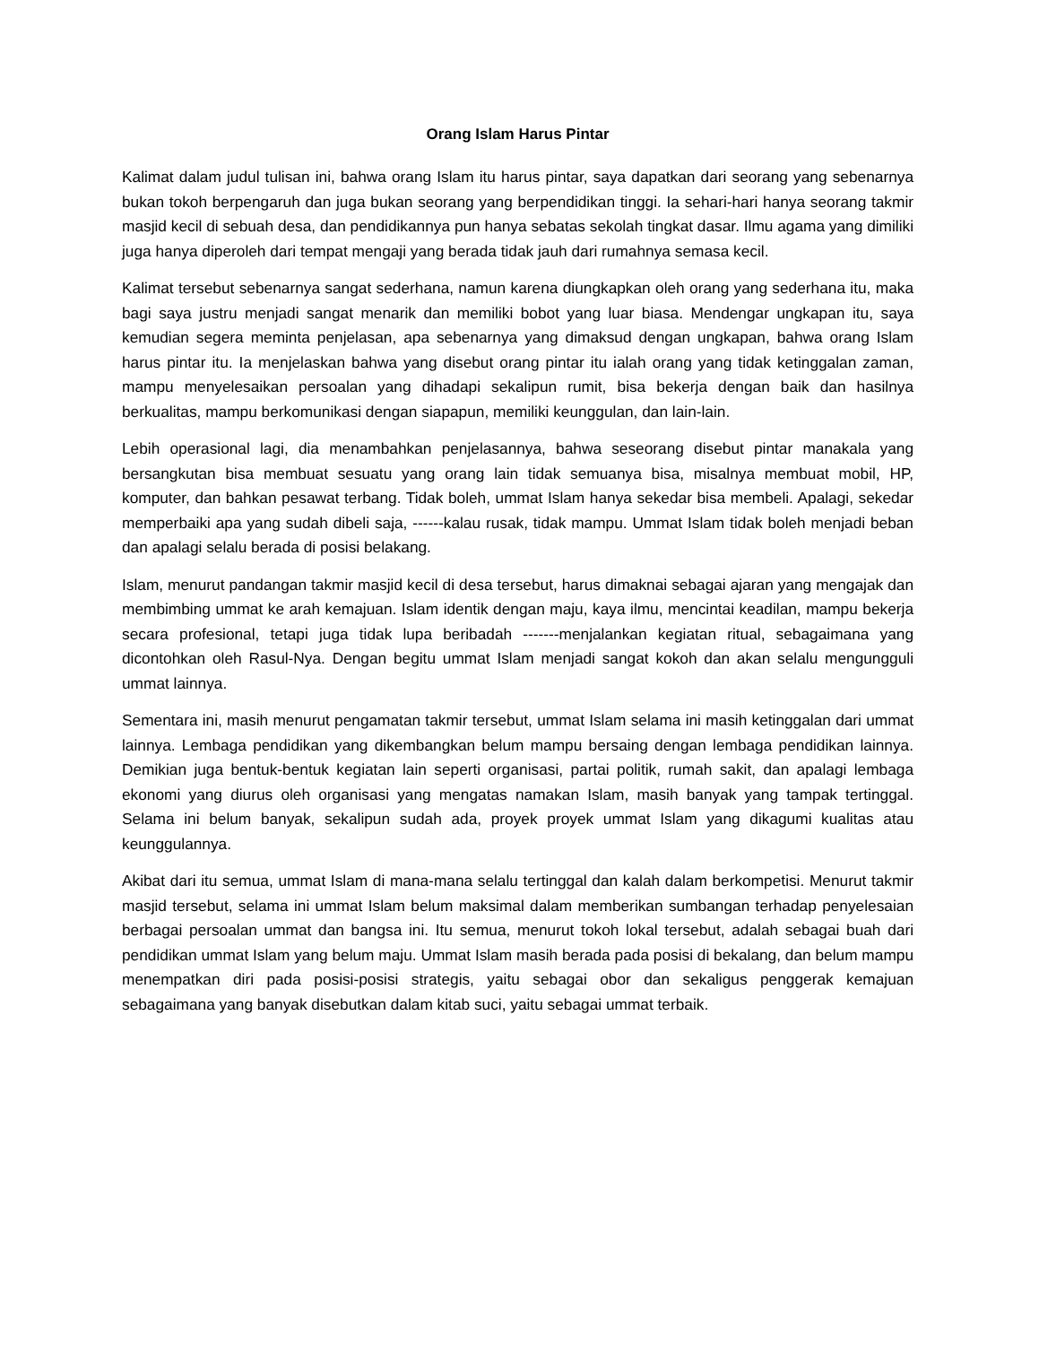Orang Islam Harus Pintar
Kalimat dalam judul tulisan ini, bahwa orang Islam itu harus pintar, saya dapatkan dari seorang yang sebenarnya bukan tokoh berpengaruh dan juga bukan seorang yang berpendidikan tinggi. Ia sehari-hari hanya seorang takmir masjid kecil di sebuah desa, dan pendidikannya pun hanya sebatas sekolah tingkat dasar. Ilmu agama yang dimiliki juga hanya diperoleh dari tempat mengaji yang berada tidak jauh dari rumahnya semasa kecil.
Kalimat tersebut sebenarnya sangat sederhana, namun karena diungkapkan oleh orang yang sederhana itu, maka bagi saya justru menjadi sangat menarik dan memiliki bobot yang luar biasa. Mendengar ungkapan itu, saya kemudian segera meminta penjelasan, apa sebenarnya yang dimaksud dengan ungkapan, bahwa orang Islam harus pintar itu. Ia menjelaskan bahwa yang disebut orang pintar itu ialah orang yang tidak ketinggalan zaman, mampu menyelesaikan persoalan yang dihadapi sekalipun rumit, bisa bekerja dengan baik dan hasilnya berkualitas, mampu berkomunikasi dengan siapapun, memiliki keunggulan, dan lain-lain.
Lebih operasional lagi, dia menambahkan penjelasannya, bahwa seseorang disebut pintar manakala yang bersangkutan bisa membuat sesuatu yang orang lain tidak semuanya bisa, misalnya membuat mobil, HP, komputer, dan bahkan pesawat terbang. Tidak boleh, ummat Islam hanya sekedar bisa membeli. Apalagi, sekedar memperbaiki apa yang sudah dibeli saja, ------kalau rusak, tidak mampu. Ummat Islam tidak boleh menjadi beban dan apalagi selalu berada di posisi belakang.
Islam, menurut pandangan takmir masjid kecil di desa tersebut, harus dimaknai sebagai ajaran yang mengajak dan membimbing ummat ke arah kemajuan. Islam identik dengan maju, kaya ilmu, mencintai keadilan, mampu bekerja secara profesional, tetapi juga tidak lupa beribadah -------menjalankan kegiatan ritual, sebagaimana yang dicontohkan oleh Rasul-Nya. Dengan begitu ummat Islam menjadi sangat kokoh dan akan selalu mengungguli ummat lainnya.
Sementara ini, masih menurut pengamatan takmir tersebut, ummat Islam selama ini masih ketinggalan dari ummat lainnya. Lembaga pendidikan yang dikembangkan belum mampu bersaing dengan lembaga pendidikan lainnya. Demikian juga bentuk-bentuk kegiatan lain seperti organisasi, partai politik, rumah sakit, dan apalagi lembaga ekonomi yang diurus oleh organisasi yang mengatas namakan Islam, masih banyak yang tampak tertinggal. Selama ini belum banyak, sekalipun sudah ada, proyek proyek ummat Islam yang dikagumi kualitas atau keunggulannya.
Akibat dari itu semua, ummat Islam di mana-mana selalu tertinggal dan kalah dalam berkompetisi. Menurut takmir masjid tersebut, selama ini ummat Islam belum maksimal dalam memberikan sumbangan terhadap penyelesaian berbagai persoalan ummat dan bangsa ini. Itu semua, menurut tokoh lokal tersebut, adalah sebagai buah dari pendidikan ummat Islam yang belum maju. Ummat Islam masih berada pada posisi di bekalang, dan belum mampu menempatkan diri pada posisi-posisi strategis, yaitu sebagai obor dan sekaligus penggerak kemajuan sebagaimana yang banyak disebutkan dalam kitab suci, yaitu sebagai ummat terbaik.